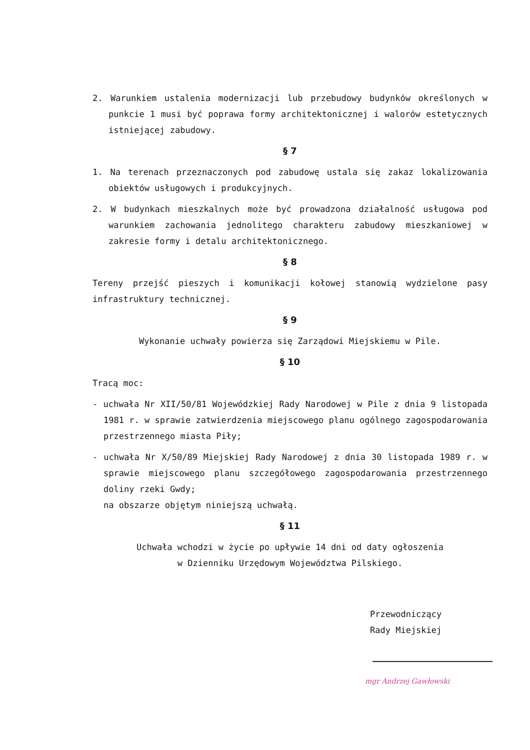2. Warunkiem ustalenia modernizacji lub przebudowy budynków określonych w punkcie 1 musi być poprawa formy architektonicznej i walorów estetycznych istniejącej zabudowy.
§ 7
1. Na terenach przeznaczonych pod zabudowę ustala się zakaz lokalizowania obiektów usługowych i produkcyjnych.
2. W budynkach mieszkalnych może być prowadzona działalność usługowa pod warunkiem zachowania jednolitego charakteru zabudowy mieszkaniowej w zakresie formy i detalu architektonicznego.
§ 8
Tereny przejść pieszych i komunikacji kołowej stanowią wydzielone pasy infrastruktury technicznej.
§ 9
Wykonanie uchwały powierza się Zarządowi Miejskiemu w Pile.
§ 10
Tracą moc:
- uchwała Nr XII/50/81 Wojewódzkiej Rady Narodowej w Pile z dnia 9 listopada 1981 r. w sprawie zatwierdzenia miejscowego planu ogólnego zagospodarowania przestrzennego miasta Piły;
- uchwała Nr X/50/89 Miejskiej Rady Narodowej z dnia 30 listopada 1989 r. w sprawie miejscowego planu szczegółowego zagospodarowania przestrzennego doliny rzeki Gwdy;
na obszarze objętym niniejszą uchwałą.
§ 11
Uchwała wchodzi w życie po upływie 14 dni od daty ogłoszenia
w Dzienniku Urzędowym Województwa Pilskiego.
Przewodniczący
Rady Miejskiej
mgr Andrzej Gawłowski